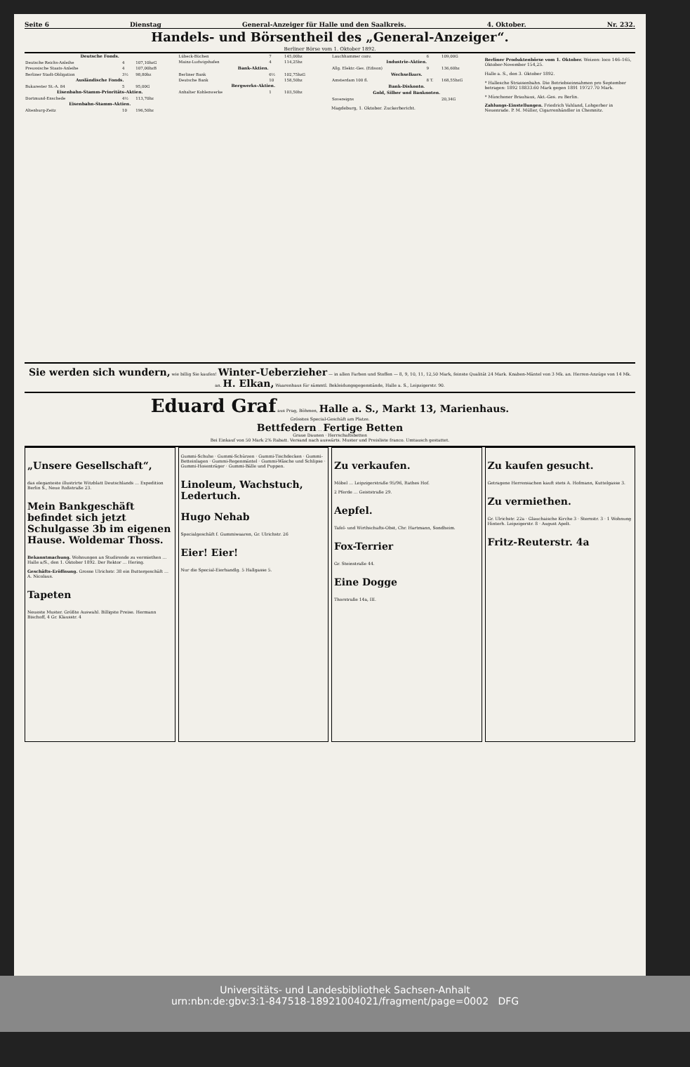Seite 6 Dienstag General-Anzeiger für Halle und den Saalkreis. 4. Oktober. Nr. 232.
Handels- und Börsentheil des „General-Anzeiger“.
Berliner Börse vom 1. Oktober 1892.
| Deutsche Fonds. | | |
| --- | --- | --- |
| Deutsche Reichs-Anleihe | 4 | 107,10bzG |
| Preussische Staats-Anleihe | 4 | 107,00bzB |
| Berliner Stadt-Obligation | 3½ | 98,80bz |
| Ausländische Fonds. | | |
| Bukarester St.-A. 84 | 5 | 95,00G |
| Eisenbahn-Stamm-Prioritäts-Aktien. | | |
| Dortmund-Enschede | 4½ | 113,70bz |
| Eisenbahn-Stamm-Aktien. | | |
| Altenburg-Zeitz | 10 | 196,50bz |
| Lübeck-Büchen | 7 | 145,00bz |
| Mainz-Ludwigshafen | 4 | 114,25bz |
| Bank-Aktien. | | |
| Berliner Bank | 6½ | 102,75bzG |
| Deutsche Bank | 10 | 158,50bz |
| Bergwerks-Aktien. | | |
| Anhalter Kohlenwerke | 1 | 103,50bz |
| Lauchhammer conv. | 6 | 109,00G |
| Industrie-Aktien. | | |
| Allg. Elektr.-Ges. (Edison) | 9 | 136,60bz |
| Wechselkurs. | | |
| Amsterdam 100 fl. | 8 T. | 168,55bzG |
| Bank-Diskonto. | | |
| Gold, Silber und Banknoten. | | |
| Sovereigns | | 20,34G |
Magdeburg, 1. Oktober. Zuckerbericht.
Berliner Produktenbörse vom 1. Oktober. Weizen: loco 146–165, Oktober-November 154,25.
Halle a. S., den 3. Oktober 1892.
* Hallesche Strassenbahn. Die Betriebseinnahmen pro September betragen: 1892 18833.60 Mark gegen 1891 19727.70 Mark.
* Münchener Brauhaus, Akt.-Ges. zu Berlin.
Zahlungs-Einstellungen. Friedrich Vahland, Lohgerber in Neuenrade. P. M. Müller, Cigarrenhändler in Chemnitz.
Sie werden sich wundern, wie billig Sie kaufen! Winter-Ueberzieher — in allen Farben und Stoffen — 8, 9, 10, 11, 12,50 Mark, feinste Qualität 24 Mark. Knaben-Mäntel von 3 Mk. an. Herren-Anzüge von 14 Mk. an. H. Elkan, Waarenhaus für sämmtl. Bekleidungsgegenstände, Halle a. S., Leipzigerstr. 90.
Eduard Graf aus Prag, Böhmen, Halle a. S., Markt 13, Marienhaus.
Grösstes Special-Geschäft am Platze.
Bettfedern … Fertige Betten
Graue Daunen · Herrschaftsbetten
Bei Einkauf von 50 Mark 2% Rabatt. Versand nach auswärts. Muster und Preisliste franco. Umtausch gestattet.
„Unsere Gesellschaft“,
das eleganteste illustrirte Witzblatt Deutschlands … Expedition Berlin S., Neue Roßstraße 23.
Mein Bankgeschäft befindet sich jetzt Schulgasse 3b im eigenen Hause. Woldemar Thoss.
Bekanntmachung. Wohnungen an Studirende zu vermiethen … Halle a/S., den 1. Oktober 1892. Der Rektor … Hering.
Geschäfts-Eröffnung. Grosse Ulrichstr. 38 ein Buttergeschäft … A. Nicolaus.
Tapeten
Neueste Muster. Größte Auswahl. Billigste Preise. Hermann Bischoff, 4 Gr. Klausstr. 4
Gummi-Schuhe · Gummi-Schürzen · Gummi-Tischdecken · Gummi-Betteinlagen · Gummi-Regenmäntel · Gummi-Wäsche und Schlipse · Gummi-Hosenträger · Gummi-Bälle und Puppen.
Linoleum, Wachstuch, Ledertuch.
Hugo Nehab
Specialgeschäft f. Gummiwaaren, Gr. Ulrichstr. 26
Eier! Eier!
Nur die Special-Eierhandlg. 5 Hallgasse 5.
Zu verkaufen.
Möbel … Leipzigerstraße 95/96, Rathes Hof.
2 Pferde … Geiststraße 29.
Aepfel.
Tafel- und Wirthschafts-Obst, Chr. Hartmann, Sondheim.
Fox-Terrier
Gr. Steinstraße 44.
Eine Dogge
Thorstraße 14a, III.
Zu kaufen gesucht.
Getragene Herrensachen kauft stets A. Hofmann, Kuttelgasse 3.
Zu vermiethen.
Gr. Ulrichstr. 22a · Glauchaische Kirche 3 · Sternstr. 3 · 1 Wohnung Hinterh. Leipzigerstr. 8 · August Apelt.
Fritz-Reuterstr. 4a
Universitäts- und Landesbibliothek Sachsen-Anhalt
urn:nbn:de:gbv:3:1-847518-18921004021/fragment/page=0002 DFG